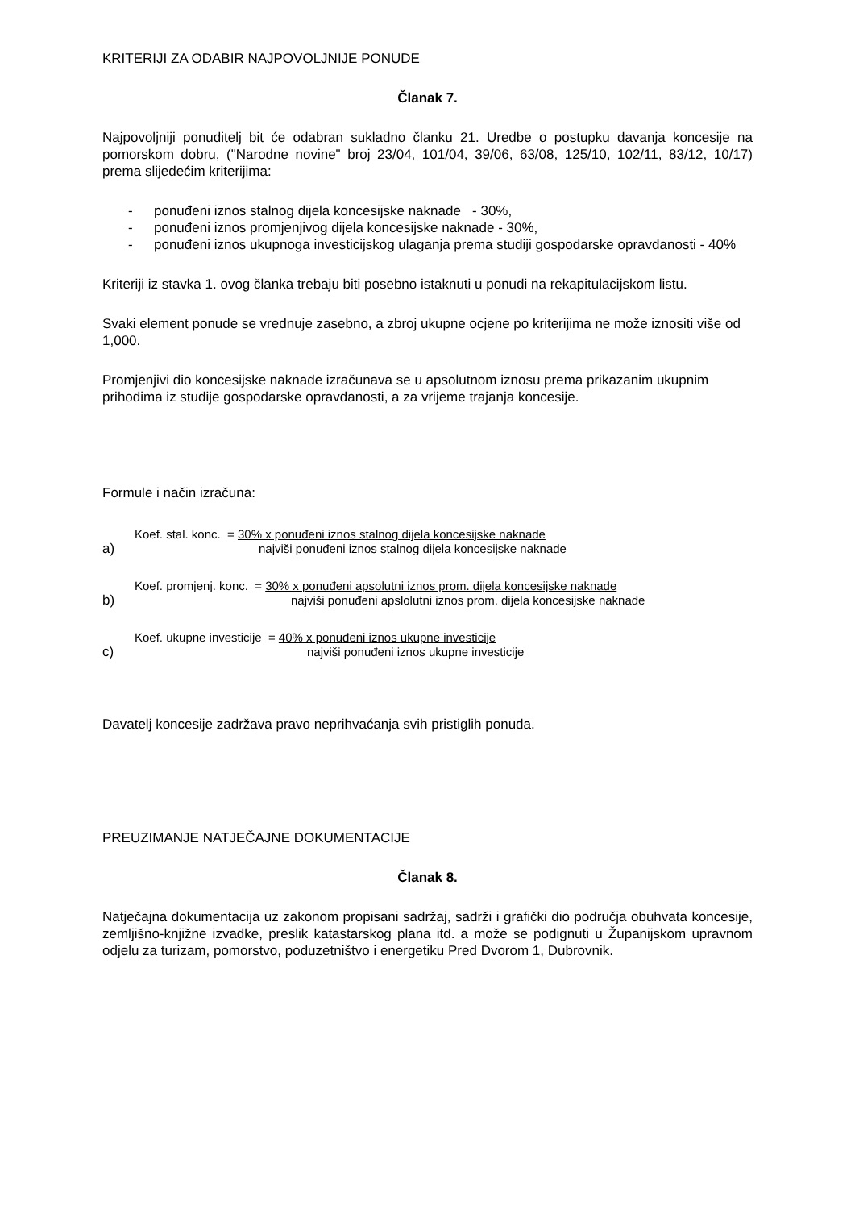KRITERIJI ZA ODABIR NAJPOVOLJNIJE PONUDE
Članak 7.
Najpovoljniji ponuditelj bit će odabran sukladno članku 21. Uredbe o postupku davanja koncesije na pomorskom dobru, ("Narodne novine" broj 23/04, 101/04, 39/06, 63/08, 125/10, 102/11, 83/12, 10/17) prema slijedećim kriterijima:
- ponuđeni iznos stalnog dijela koncesijske naknade - 30%,
- ponuđeni iznos promjenjivog dijela koncesijske naknade - 30%,
- ponuđeni iznos ukupnoga investicijskog ulaganja prema studiji gospodarske opravdanosti - 40%
Kriteriji iz stavka 1. ovog članka trebaju biti posebno istaknuti u ponudi na rekapitulacijskom listu.
Svaki element ponude se vrednuje zasebno, a zbroj ukupne ocjene po kriterijima ne može iznositi više od 1,000.
Promjenjivi dio koncesijske naknade izračunava se u apsolutnom iznosu prema prikazanim ukupnim prihodima iz studije gospodarske opravdanosti, a za vrijeme trajanja koncesije.
Formule i način izračuna:
a)
Koef. stal. konc. = 30% x ponuđeni iznos stalnog dijela koncesijske naknade
najviši ponuđeni iznos stalnog dijela koncesijske naknade
b)
Koef. promjenj. konc. = 30% x ponuđeni apsolutni iznos prom. dijela koncesijske naknade
najviši ponuđeni apslolutni iznos prom. dijela koncesijske naknade
c)
Koef. ukupne investicije = 40% x ponuđeni iznos ukupne investicije
najviši ponuđeni iznos ukupne investicije
Davatelj koncesije zadržava pravo neprihvaćanja svih pristiglih ponuda.
PREUZIMANJE NATJEČAJNE DOKUMENTACIJE
Članak 8.
Natječajna dokumentacija uz zakonom propisani sadržaj, sadrži i grafički dio područja obuhvata koncesije, zemljišno-knjižne izvadke, preslik katastarskog plana itd. a može se podignuti u Županijskom upravnom odjelu za turizam, pomorstvo, poduzetništvo i energetiku Pred Dvorom 1, Dubrovnik.